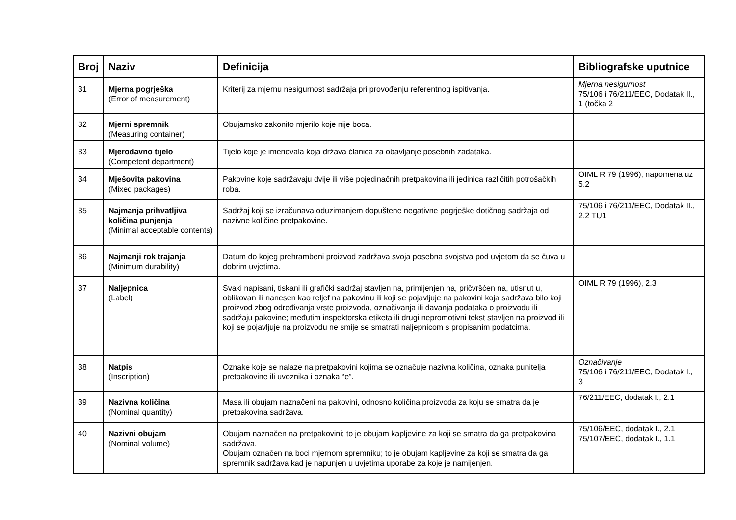| Broj | Naziv | Definicija | Bibliografske uputnice |
| --- | --- | --- | --- |
| 31 | Mjerna pogrješka (Error of measurement) | Kriterij za mjernu nesigurnost sadržaja pri provođenju referentnog ispitivanja. | Mjerna nesigurnost 75/106 i 76/211/EEC, Dodatak II., 1 (točka 2 |
| 32 | Mjerni spremnik (Measuring container) | Obujamsko zakonito mjerilo koje nije boca. | |
| 33 | Mjerodavno tijelo (Competent department) | Tijelo koje je imenovala koja država članica za obavljanje posebnih zadataka. | |
| 34 | Mješovita pakovina (Mixed packages) | Pakovine koje sadržavaju dvije ili više pojedinačnih pretpakovina ili jedinica različitih potrošačkih roba. | OIML R 79 (1996), napomena uz 5.2 |
| 35 | Najmanja prihvatljiva količina punjenja (Minimal acceptable contents) | Sadržaj koji se izračunava oduzimanjem dopuštene negativne pogrješke dotičnog sadržaja od nazivne količine pretpakovine. | 75/106 i 76/211/EEC, Dodatak II., 2.2 TU1 |
| 36 | Najmanji rok trajanja (Minimum durability) | Datum do kojeg prehrambeni proizvod zadržava svoja posebna svojstva pod uvjetom da se čuva u dobrim uvjetima. | |
| 37 | Naljepnica (Label) | Svaki napisani, tiskani ili grafički sadržaj stavljen na, primijenjen na, pričvršćen na, utisnut u, oblikovan ili nanesen kao reljef na pakovinu ili koji se pojavljuje na pakovini koja sadržava bilo koji proizvod zbog određivanja vrste proizvoda, označivanja ili davanja podataka o proizvodu ili sadržaju pakovine; međutim inspektorska etiketa ili drugi nepromotivni tekst stavljen na proizvod ili koji se pojavljuje na proizvodu ne smije se smatrati naljepnicom s propisanim podatcima. | OIML R 79 (1996), 2.3 |
| 38 | Natpis (Inscription) | Oznake koje se nalaze na pretpakovini kojima se označuje nazivna količina, oznaka punitelja pretpakovine ili uvoznika i oznaka “e”. | Označivanje 75/106 i 76/211/EEC, Dodatak I., 3 |
| 39 | Nazivna količina (Nominal quantity) | Masa ili obujam naznačeni na pakovini, odnosno količina proizvoda za koju se smatra da je pretpakovina sadržava. | 76/211/EEC, dodatak I., 2.1 |
| 40 | Nazivni obujam (Nominal volume) | Obujam naznačen na pretpakovini; to je obujam kapljevine za koji se smatra da ga pretpakovina sadržava. Obujam označen na boci mjernom spremniku; to je obujam kapljevine za koji se smatra da ga spremnik sadržava kad je napunjen u uvjetima uporabe za koje je namijenjen. | 75/106/EEC, dodatak I., 2.1 75/107/EEC, dodatak I., 1.1 |